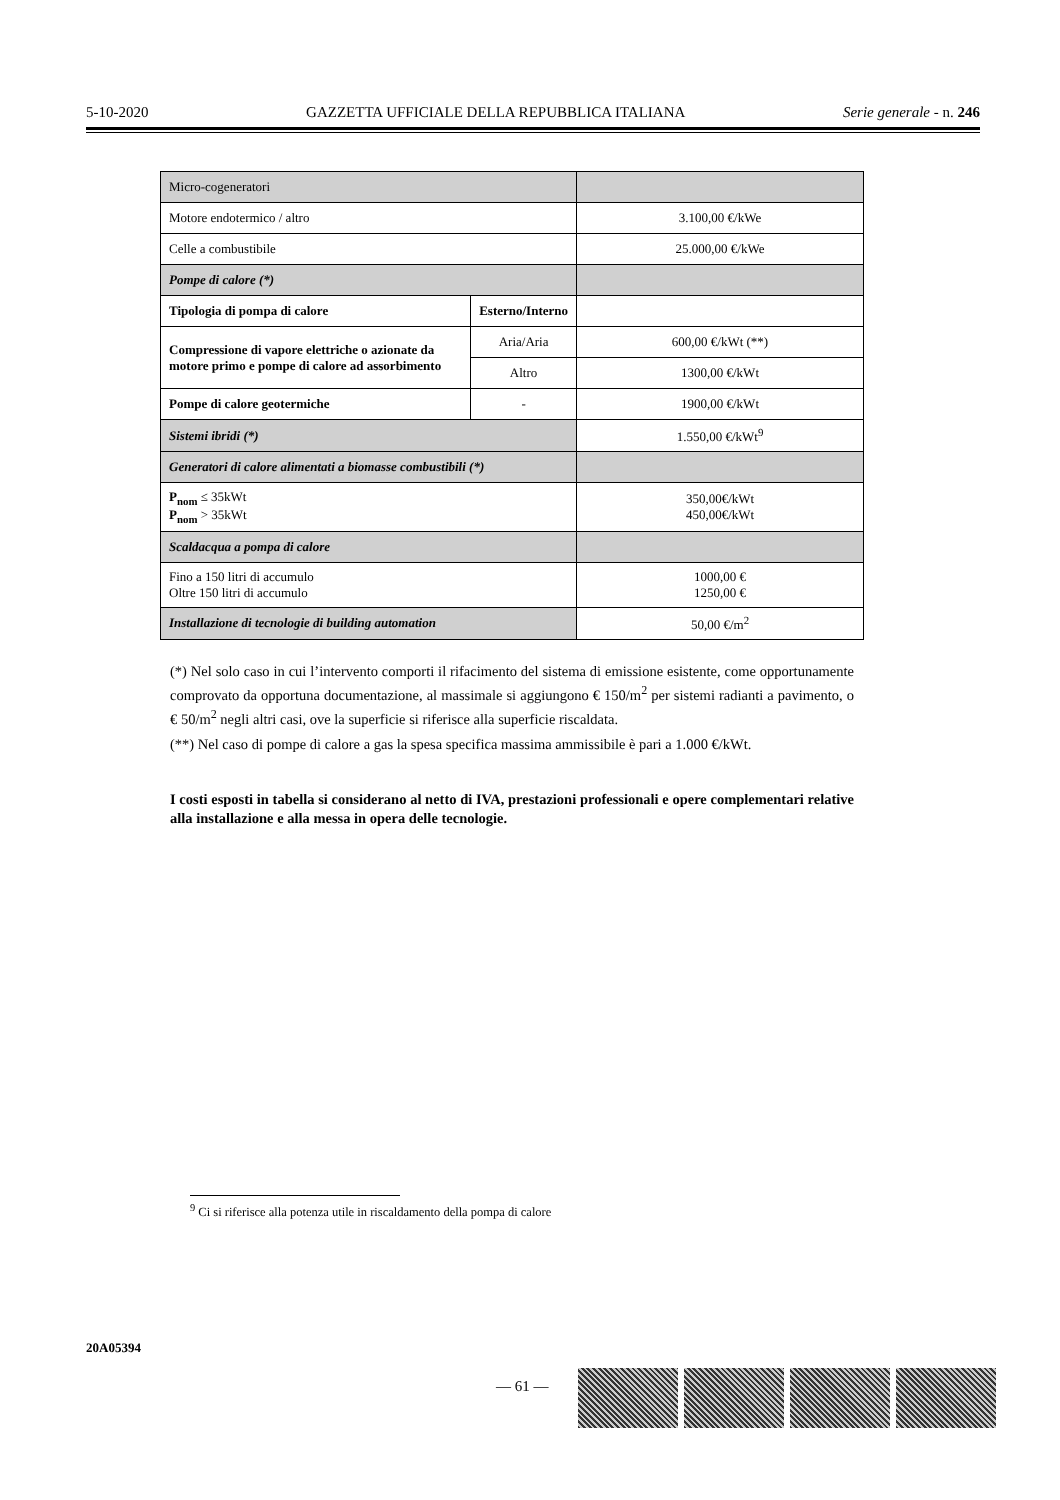5-10-2020 GAZZETTA UFFICIALE DELLA REPUBBLICA ITALIANA Serie generale - n. 246
| Micro-cogeneratori | | |
| Motore endotermico / altro | | 3.100,00 €/kWe |
| Celle a combustibile | | 25.000,00 €/kWe |
| Pompe di calore (*) | | |
| Tipologia di pompa di calore | Esterno/Interno | |
| Compressione di vapore elettriche o azionate da motore primo e pompe di calore ad assorbimento | Aria/Aria | 600,00 €/kWt (**) |
| | Altro | 1300,00 €/kWt |
| Pompe di calore geotermiche | - | 1900,00 €/kWt |
| Sistemi ibridi (*) | | 1.550,00 €/kWt<sup>9</sup> |
| Generatori di calore alimentati a biomasse combustibili (*) | | |
| P<sub>nom</sub> ≤ 35kWt P<sub>nom</sub> > 35kWt | | 350,00€/kWt 450,00€/kWt |
| Scaldacqua a pompa di calore | | |
| Fino a 150 litri di accumulo Oltre 150 litri di accumulo | | 1000,00 € 1250,00 € |
| Installazione di tecnologie di building automation | | 50,00 €/m<sup>2</sup> |
(*) Nel solo caso in cui l’intervento comporti il rifacimento del sistema di emissione esistente, come opportunamente comprovato da opportuna documentazione, al massimale si aggiungono € 150/m<sup>2</sup> per sistemi radianti a pavimento, o € 50/m<sup>2</sup> negli altri casi, ove la superficie si riferisce alla superficie riscaldata.
(**) Nel caso di pompe di calore a gas la spesa specifica massima ammissibile è pari a 1.000 €/kWt.
I costi esposti in tabella si considerano al netto di IVA, prestazioni professionali e opere complementari relative alla installazione e alla messa in opera delle tecnologie.
<sup>9</sup> Ci si riferisce alla potenza utile in riscaldamento della pompa di calore
20A05394
— 61 —